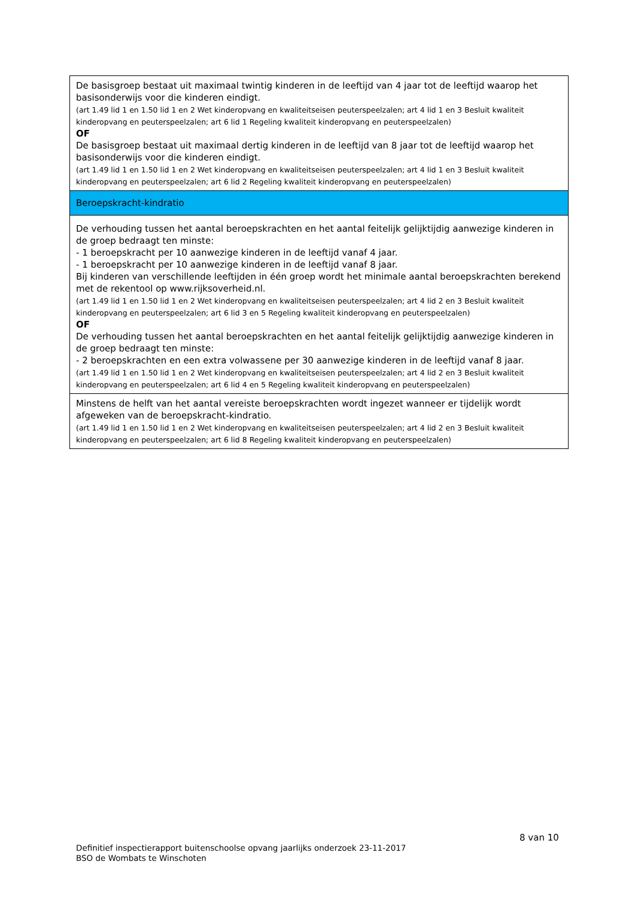| De basisgroep bestaat uit maximaal twintig kinderen in de leeftijd van 4 jaar tot de leeftijd waarop het basisonderwijs voor die kinderen eindigt. (art 1.49 lid 1 en 1.50 lid 1 en 2 Wet kinderopvang en kwaliteitseisen peuterspeelzalen; art 4 lid 1 en 3 Besluit kwaliteit kinderopvang en peuterspeelzalen; art 6 lid 1 Regeling kwaliteit kinderopvang en peuterspeelzalen) OF De basisgroep bestaat uit maximaal dertig kinderen in de leeftijd van 8 jaar tot de leeftijd waarop het basisonderwijs voor die kinderen eindigt. (art 1.49 lid 1 en 1.50 lid 1 en 2 Wet kinderopvang en kwaliteitseisen peuterspeelzalen; art 4 lid 1 en 3 Besluit kwaliteit kinderopvang en peuterspeelzalen; art 6 lid 2 Regeling kwaliteit kinderopvang en peuterspeelzalen) |
| Beroepskracht-kindratio |
| De verhouding tussen het aantal beroepskrachten en het aantal feitelijk gelijktijdig aanwezige kinderen in de groep bedraagt ten minste: - 1 beroepskracht per 10 aanwezige kinderen in de leeftijd vanaf 4 jaar. - 1 beroepskracht per 10 aanwezige kinderen in de leeftijd vanaf 8 jaar. Bij kinderen van verschillende leeftijden in één groep wordt het minimale aantal beroepskrachten berekend met de rekentool op www.rijksoverheid.nl. (art 1.49 lid 1 en 1.50 lid 1 en 2 Wet kinderopvang en kwaliteitseisen peuterspeelzalen; art 4 lid 2 en 3 Besluit kwaliteit kinderopvang en peuterspeelzalen; art 6 lid 3 en 5 Regeling kwaliteit kinderopvang en peuterspeelzalen) OF De verhouding tussen het aantal beroepskrachten en het aantal feitelijk gelijktijdig aanwezige kinderen in de groep bedraagt ten minste: - 2 beroepskrachten en een extra volwassene per 30 aanwezige kinderen in de leeftijd vanaf 8 jaar. (art 1.49 lid 1 en 1.50 lid 1 en 2 Wet kinderopvang en kwaliteitseisen peuterspeelzalen; art 4 lid 2 en 3 Besluit kwaliteit kinderopvang en peuterspeelzalen; art 6 lid 4 en 5 Regeling kwaliteit kinderopvang en peuterspeelzalen) |
| Minstens de helft van het aantal vereiste beroepskrachten wordt ingezet wanneer er tijdelijk wordt afgeweken van de beroepskracht-kindratio. (art 1.49 lid 1 en 1.50 lid 1 en 2 Wet kinderopvang en kwaliteitseisen peuterspeelzalen; art 4 lid 2 en 3 Besluit kwaliteit kinderopvang en peuterspeelzalen; art 6 lid 8 Regeling kwaliteit kinderopvang en peuterspeelzalen) |
8 van 10
Definitief inspectierapport buitenschoolse opvang jaarlijks onderzoek 23-11-2017
BSO de Wombats te Winschoten